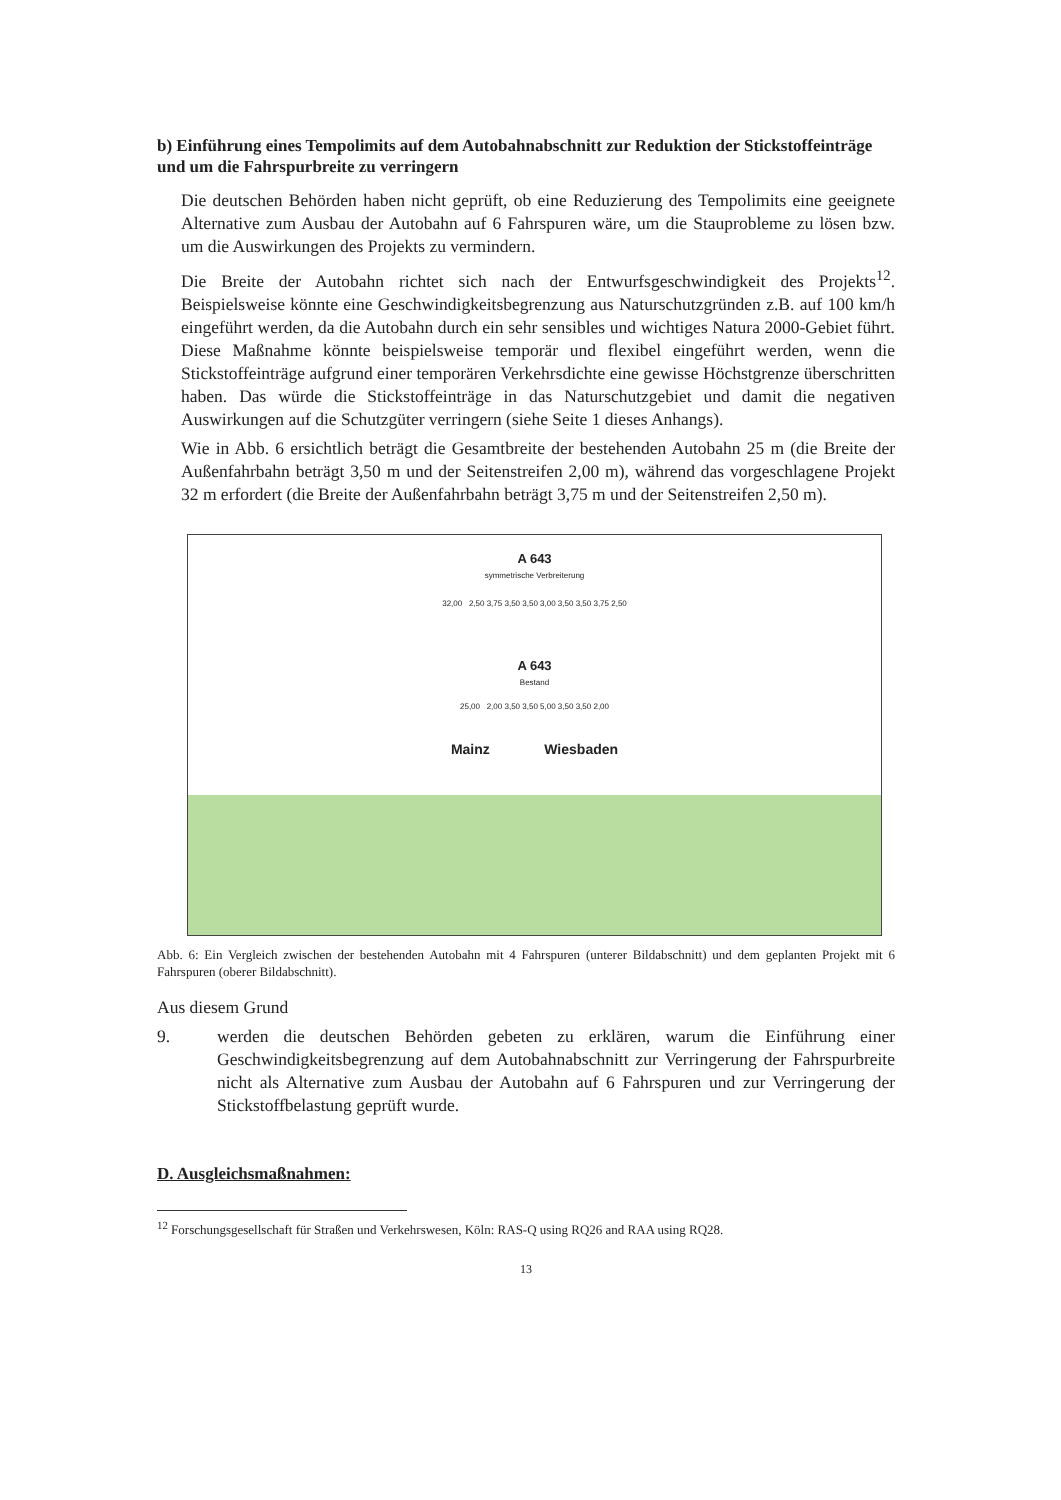b) Einführung eines Tempolimits auf dem Autobahnabschnitt zur Reduktion der Stickstoffeinträge und um die Fahrspurbreite zu verringern
Die deutschen Behörden haben nicht geprüft, ob eine Reduzierung des Tempolimits eine geeignete Alternative zum Ausbau der Autobahn auf 6 Fahrspuren wäre, um die Stauprobleme zu lösen bzw. um die Auswirkungen des Projekts zu vermindern.
Die Breite der Autobahn richtet sich nach der Entwurfsgeschwindigkeit des Projekts<sup>12</sup>. Beispielsweise könnte eine Geschwindigkeitsbegrenzung aus Naturschutzgründen z.B. auf 100 km/h eingeführt werden, da die Autobahn durch ein sehr sensibles und wichtiges Natura 2000-Gebiet führt. Diese Maßnahme könnte beispielsweise temporär und flexibel eingeführt werden, wenn die Stickstoffeinträge aufgrund einer temporären Verkehrsdichte eine gewisse Höchstgrenze überschritten haben. Das würde die Stickstoffeinträge in das Naturschutzgebiet und damit die negativen Auswirkungen auf die Schutzgüter verringern (siehe Seite 1 dieses Anhangs).
Wie in Abb. 6 ersichtlich beträgt die Gesamtbreite der bestehenden Autobahn 25 m (die Breite der Außenfahrbahn beträgt 3,50 m und der Seitenstreifen 2,00 m), während das vorgeschlagene Projekt 32 m erfordert (die Breite der Außenfahrbahn beträgt 3,75 m und der Seitenstreifen 2,50 m).
A 643
symmetrische Verbreiterung
32,00 2,50 3,75 3,50 3,50 3,00 3,50 3,50 3,75 2,50
A 643
Bestand
25,00 2,00 3,50 3,50 5,00 3,50 3,50 2,00
Mainz Wiesbaden
Abb. 6: Ein Vergleich zwischen der bestehenden Autobahn mit 4 Fahrspuren (unterer Bildabschnitt) und dem geplanten Projekt mit 6 Fahrspuren (oberer Bildabschnitt).
Aus diesem Grund
9. werden die deutschen Behörden gebeten zu erklären, warum die Einführung einer Geschwindigkeitsbegrenzung auf dem Autobahnabschnitt zur Verringerung der Fahrspurbreite nicht als Alternative zum Ausbau der Autobahn auf 6 Fahrspuren und zur Verringerung der Stickstoffbelastung geprüft wurde.
D. Ausgleichsmaßnahmen:
<sup>12</sup> Forschungsgesellschaft für Straßen und Verkehrswesen, Köln: RAS-Q using RQ26 and RAA using RQ28.
13